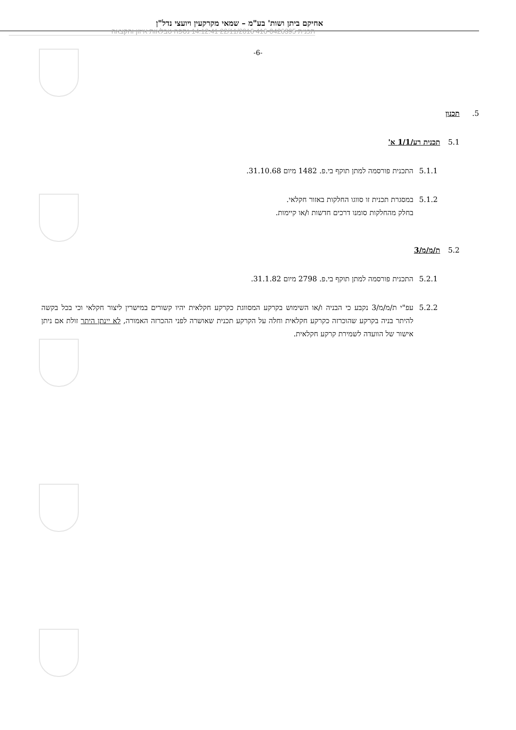אחיקם ביתן ושות' בע"מ – שמאי מקרקעין ויועצי נדל"ן
תכנית 416-0426395 22/11/2016 14:12:41 נספח טבלאות איזון והקצאה
-6-
5. תכנון
5.1 תכנית רע/1/1 א'
5.1.1 התכנית פורסמה למתן תוקף בי.פ. 1482 מיום 31.10.68.
5.1.2 במסגרת תכנית זו סווגו החלקות באזור חקלאי.
בחלק מהחלקות סומנו דרכים חדשות ו/או קיימות.
5.2 ת/מ/מ/3
5.2.1 התכנית פורסמה למתן תוקף בי.פ. 2798 מיום 31.1.82.
5.2.2 עפ"י ת/מ/מ/3 נקבע כי הבניה ו/או השימוש בקרקע המסווגת כקרקע חקלאית יהיו קשורים במישרין ליצור חקלאי וכי בכל בקשה להיתר בניה בקרקע שהוכרזה כקרקע חקלאית וחלה על הקרקע תכנית שאושרה לפני ההכרזה האמורה, לא יינתן היתר זולת אם ניתן אישור של הוועדה לשמירת קרקע חקלאית.